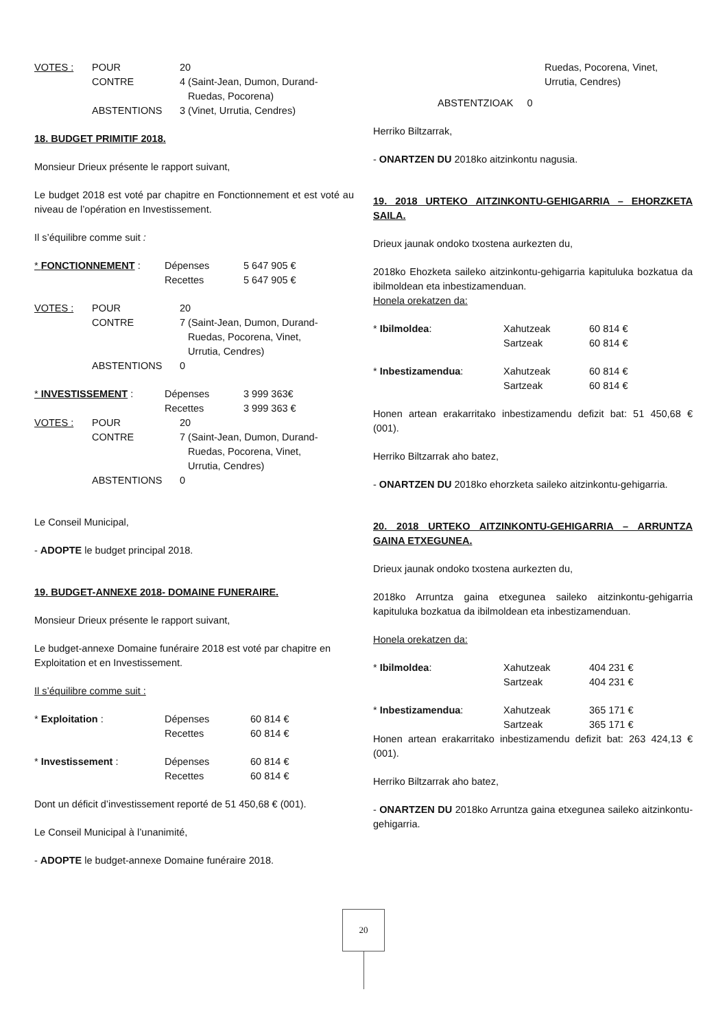| VOTES : | POUR | 20 |
| | CONTRE | 4 (Saint-Jean, Dumon, Durand- Ruedas, Pocorena) |
| | ABSTENTIONS | 3 (Vinet, Urrutia, Cendres) |
18. BUDGET PRIMITIF 2018.
Monsieur Drieux présente le rapport suivant,
Le budget 2018 est voté par chapitre en Fonctionnement et est voté au niveau de l’opération en Investissement.
Il s’équilibre comme suit :
| * FONCTIONNEMENT : | Dépenses | 5 647 905 € |
| | Recettes | 5 647 905 € |
| VOTES : | POUR | 20 |
| | CONTRE | 7 (Saint-Jean, Dumon, Durand- Ruedas, Pocorena, Vinet, Urrutia, Cendres) |
| | ABSTENTIONS | 0 |
| * INVESTISSEMENT : | Dépenses | 3 999 363€ |
| | Recettes | 3 999 363 € |
| VOTES : | POUR | 20 |
| | CONTRE | 7 (Saint-Jean, Dumon, Durand- Ruedas, Pocorena, Vinet, Urrutia, Cendres) |
| | ABSTENTIONS | 0 |
Le Conseil Municipal,
- ADOPTE le budget principal 2018.
19. BUDGET-ANNEXE 2018- DOMAINE FUNERAIRE.
Monsieur Drieux présente le rapport suivant,
Le budget-annexe Domaine funéraire 2018 est voté par chapitre en Exploitation et en Investissement.
Il s’équilibre comme suit :
| * Exploitation : | Dépenses | 60 814 € |
| | Recettes | 60 814 € |
| * Investissement : | Dépenses | 60 814 € |
| | Recettes | 60 814 € |
Dont un déficit d’investissement reporté de 51 450,68 € (001).
Le Conseil Municipal à l’unanimité,
- ADOPTE le budget-annexe Domaine funéraire 2018.
Ruedas, Pocorena, Vinet,
Urrutia, Cendres)
ABSTENTZIOAK 0
Herriko Biltzarrak,
- ONARTZEN DU 2018ko aitzinkontu nagusia.
19. 2018 URTEKO AITZINKONTU-GEHIGARRIA – EHORZKETA SAILA.
Drieux jaunak ondoko txostena aurkezten du,
2018ko Ehozketa saileko aitzinkontu-gehigarria kapituluka bozkatua da ibilmoldean eta inbestizamenduan.
Honela orekatzen da:
| * Ibilmoldea : | Xahutzeak | 60 814 € |
| | Sartzeak | 60 814 € |
| * Inbestizamendua : | Xahutzeak | 60 814 € |
| | Sartzeak | 60 814 € |
Honen artean erakarritako inbestizamendu defizit bat: 51 450,68 € (001).
Herriko Biltzarrak aho batez,
- ONARTZEN DU 2018ko ehorzketa saileko aitzinkontu-gehigarria.
20. 2018 URTEKO AITZINKONTU-GEHIGARRIA – ARRUNTZA GAINA ETXEGUNEA.
Drieux jaunak ondoko txostena aurkezten du,
2018ko Arruntza gaina etxegunea saileko aitzinkontu-gehigarria kapituluka bozkatua da ibilmoldean eta inbestizamenduan.
Honela orekatzen da:
| * Ibilmoldea : | Xahutzeak | 404 231 € |
| | Sartzeak | 404 231 € |
| * Inbestizamendua : | Xahutzeak | 365 171 € |
| | Sartzeak | 365 171 € |
Honen artean erakarritako inbestizamendu defizit bat: 263 424,13 € (001).
Herriko Biltzarrak aho batez,
- ONARTZEN DU 2018ko Arruntza gaina etxegunea saileko aitzinkontu-gehigarria.
20